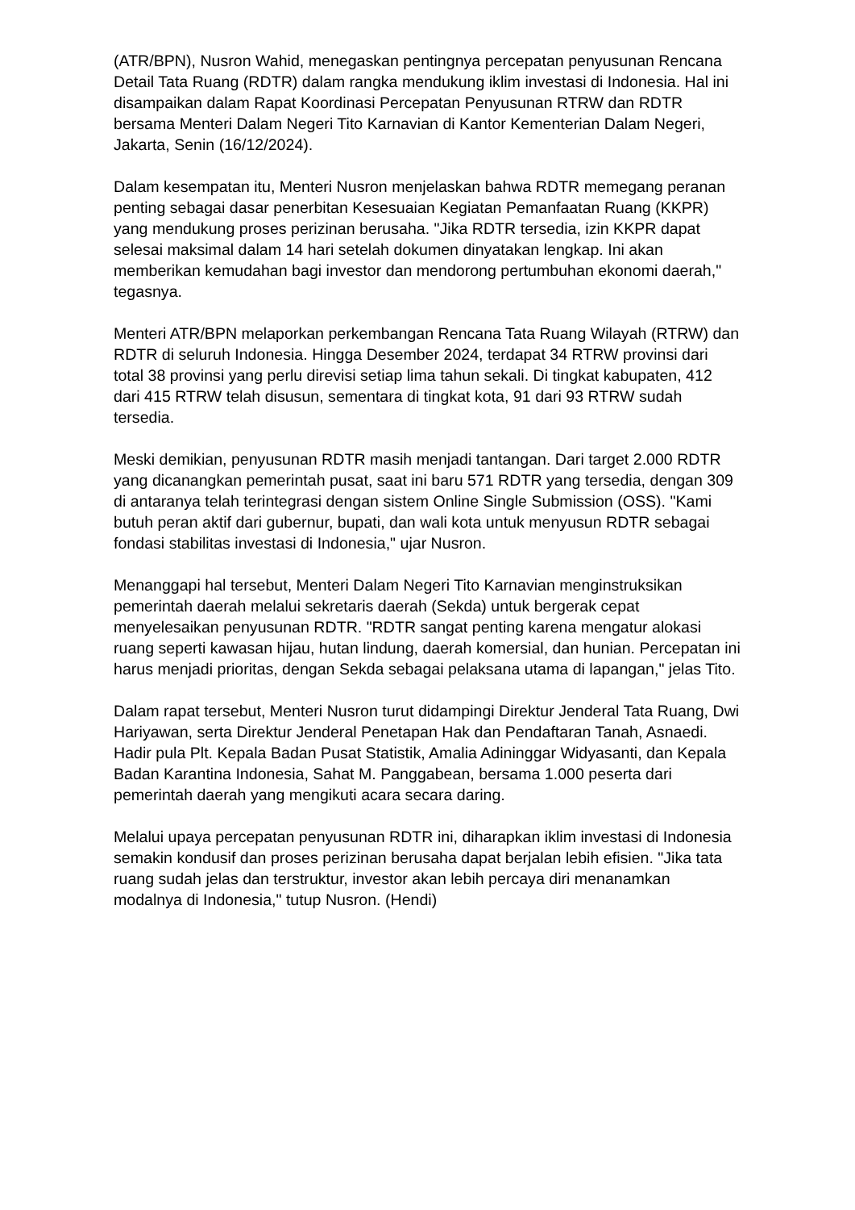(ATR/BPN), Nusron Wahid, menegaskan pentingnya percepatan penyusunan Rencana Detail Tata Ruang (RDTR) dalam rangka mendukung iklim investasi di Indonesia. Hal ini disampaikan dalam Rapat Koordinasi Percepatan Penyusunan RTRW dan RDTR bersama Menteri Dalam Negeri Tito Karnavian di Kantor Kementerian Dalam Negeri, Jakarta, Senin (16/12/2024).
Dalam kesempatan itu, Menteri Nusron menjelaskan bahwa RDTR memegang peranan penting sebagai dasar penerbitan Kesesuaian Kegiatan Pemanfaatan Ruang (KKPR) yang mendukung proses perizinan berusaha. "Jika RDTR tersedia, izin KKPR dapat selesai maksimal dalam 14 hari setelah dokumen dinyatakan lengkap. Ini akan memberikan kemudahan bagi investor dan mendorong pertumbuhan ekonomi daerah," tegasnya.
Menteri ATR/BPN melaporkan perkembangan Rencana Tata Ruang Wilayah (RTRW) dan RDTR di seluruh Indonesia. Hingga Desember 2024, terdapat 34 RTRW provinsi dari total 38 provinsi yang perlu direvisi setiap lima tahun sekali. Di tingkat kabupaten, 412 dari 415 RTRW telah disusun, sementara di tingkat kota, 91 dari 93 RTRW sudah tersedia.
Meski demikian, penyusunan RDTR masih menjadi tantangan. Dari target 2.000 RDTR yang dicanangkan pemerintah pusat, saat ini baru 571 RDTR yang tersedia, dengan 309 di antaranya telah terintegrasi dengan sistem Online Single Submission (OSS). "Kami butuh peran aktif dari gubernur, bupati, dan wali kota untuk menyusun RDTR sebagai fondasi stabilitas investasi di Indonesia," ujar Nusron.
Menanggapi hal tersebut, Menteri Dalam Negeri Tito Karnavian menginstruksikan pemerintah daerah melalui sekretaris daerah (Sekda) untuk bergerak cepat menyelesaikan penyusunan RDTR. "RDTR sangat penting karena mengatur alokasi ruang seperti kawasan hijau, hutan lindung, daerah komersial, dan hunian. Percepatan ini harus menjadi prioritas, dengan Sekda sebagai pelaksana utama di lapangan," jelas Tito.
Dalam rapat tersebut, Menteri Nusron turut didampingi Direktur Jenderal Tata Ruang, Dwi Hariyawan, serta Direktur Jenderal Penetapan Hak dan Pendaftaran Tanah, Asnaedi. Hadir pula Plt. Kepala Badan Pusat Statistik, Amalia Adininggar Widyasanti, dan Kepala Badan Karantina Indonesia, Sahat M. Panggabean, bersama 1.000 peserta dari pemerintah daerah yang mengikuti acara secara daring.
Melalui upaya percepatan penyusunan RDTR ini, diharapkan iklim investasi di Indonesia semakin kondusif dan proses perizinan berusaha dapat berjalan lebih efisien. "Jika tata ruang sudah jelas dan terstruktur, investor akan lebih percaya diri menanamkan modalnya di Indonesia," tutup Nusron. (Hendi)